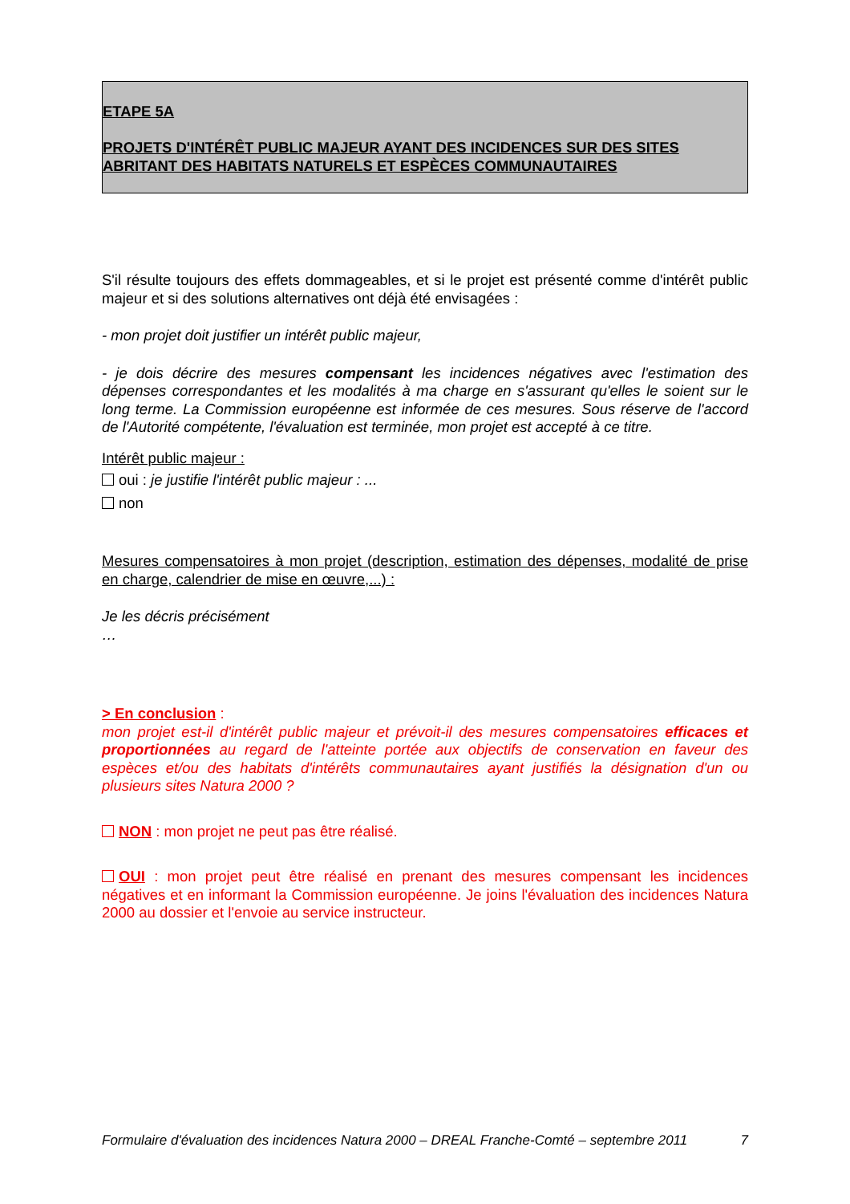ETAPE 5A
PROJETS D'INTÉRÊT PUBLIC MAJEUR AYANT DES INCIDENCES SUR DES SITES
ABRITANT DES HABITATS NATURELS ET ESPÈCES COMMUNAUTAIRES
S'il résulte toujours des effets dommageables, et si le projet est présenté comme d'intérêt public majeur et si des solutions alternatives ont déjà été envisagées :
- mon projet doit justifier un intérêt public majeur,
- je dois décrire des mesures compensant les incidences négatives avec l'estimation des dépenses correspondantes et les modalités à ma charge en s'assurant qu'elles le soient sur le long terme. La Commission européenne est informée de ces mesures. Sous réserve de l'accord de l'Autorité compétente, l'évaluation est terminée, mon projet est accepté à ce titre.
Intérêt public majeur :
oui : je justifie l'intérêt public majeur : ...
non
Mesures compensatoires à mon projet (description, estimation des dépenses, modalité de prise en charge, calendrier de mise en œuvre,...) :
Je les décris précisément
…
> En conclusion :
mon projet est-il d'intérêt public majeur et prévoit-il des mesures compensatoires efficaces et proportionnées au regard de l'atteinte portée aux objectifs de conservation en faveur des espèces et/ou des habitats d'intérêts communautaires ayant justifiés la désignation d'un ou plusieurs sites Natura 2000 ?
NON : mon projet ne peut pas être réalisé.
OUI : mon projet peut être réalisé en prenant des mesures compensant les incidences négatives et en informant la Commission européenne. Je joins l'évaluation des incidences Natura 2000 au dossier et l'envoie au service instructeur.
Formulaire d'évaluation des incidences Natura 2000 – DREAL Franche-Comté – septembre 2011 7